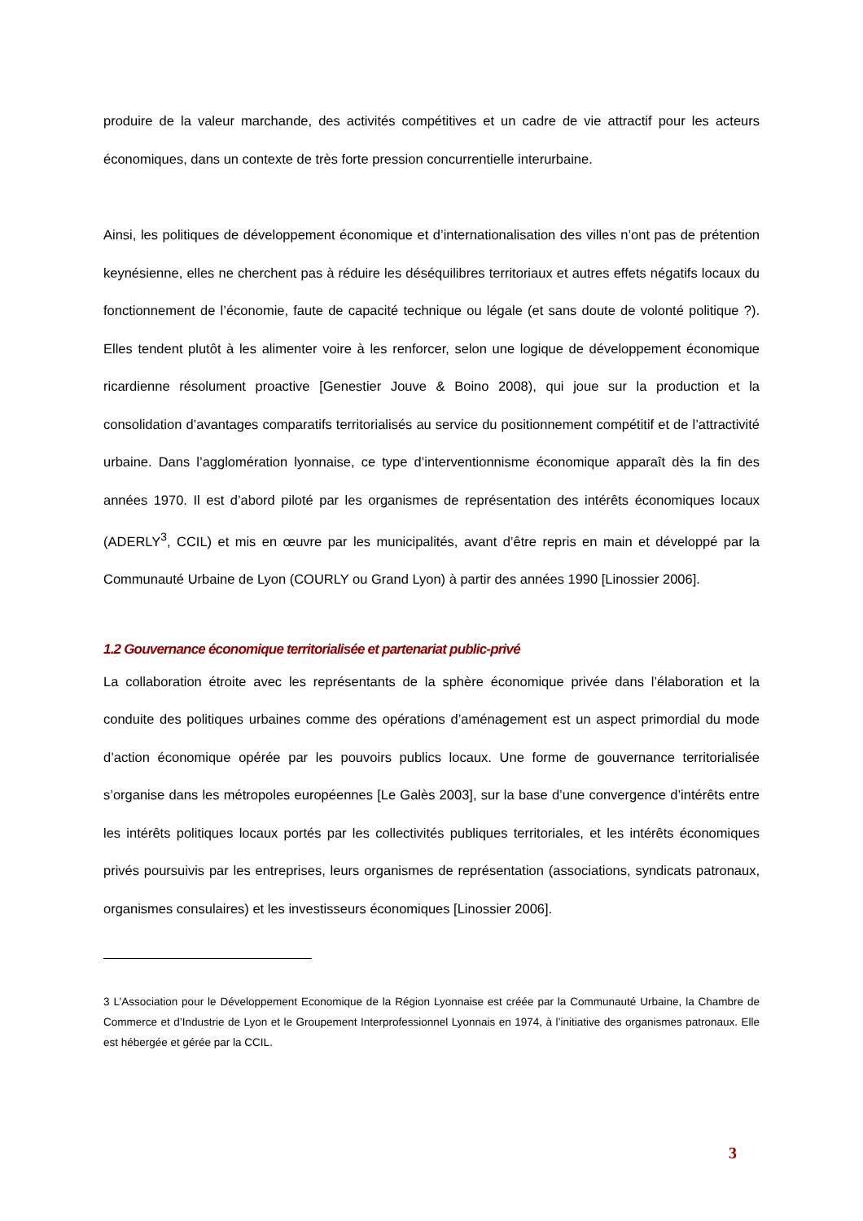produire de la valeur marchande, des activités compétitives et un cadre de vie attractif pour les acteurs économiques, dans un contexte de très forte pression concurrentielle interurbaine.
Ainsi, les politiques de développement économique et d’internationalisation des villes n’ont pas de prétention keynésienne, elles ne cherchent pas à réduire les déséquilibres territoriaux et autres effets négatifs locaux du fonctionnement de l’économie, faute de capacité technique ou légale (et sans doute de volonté politique ?). Elles tendent plutôt à les alimenter voire à les renforcer, selon une logique de développement économique ricardienne résolument proactive [Genestier Jouve & Boino 2008), qui joue sur la production et la consolidation d’avantages comparatifs territorialisés au service du positionnement compétitif et de l’attractivité urbaine. Dans l’agglomération lyonnaise, ce type d’interventionnisme économique apparaît dès la fin des années 1970. Il est d’abord piloté par les organismes de représentation des intérêts économiques locaux (ADERLY<sup>3</sup>, CCIL) et mis en œuvre par les municipalités, avant d’être repris en main et développé par la Communauté Urbaine de Lyon (COURLY ou Grand Lyon) à partir des années 1990 [Linossier 2006].
1.2 Gouvernance économique territorialisée et partenariat public-privé
La collaboration étroite avec les représentants de la sphère économique privée dans l’élaboration et la conduite des politiques urbaines comme des opérations d’aménagement est un aspect primordial du mode d’action économique opérée par les pouvoirs publics locaux. Une forme de gouvernance territorialisée s’organise dans les métropoles européennes [Le Galès 2003], sur la base d’une convergence d’intérêts entre les intérêts politiques locaux portés par les collectivités publiques territoriales, et les intérêts économiques privés poursuivis par les entreprises, leurs organismes de représentation (associations, syndicats patronaux, organismes consulaires) et les investisseurs économiques [Linossier 2006].
3 L’Association pour le Développement Economique de la Région Lyonnaise est créée par la Communauté Urbaine, la Chambre de Commerce et d’Industrie de Lyon et le Groupement Interprofessionnel Lyonnais en 1974, à l’initiative des organismes patronaux. Elle est hébergée et gérée par la CCIL.
3